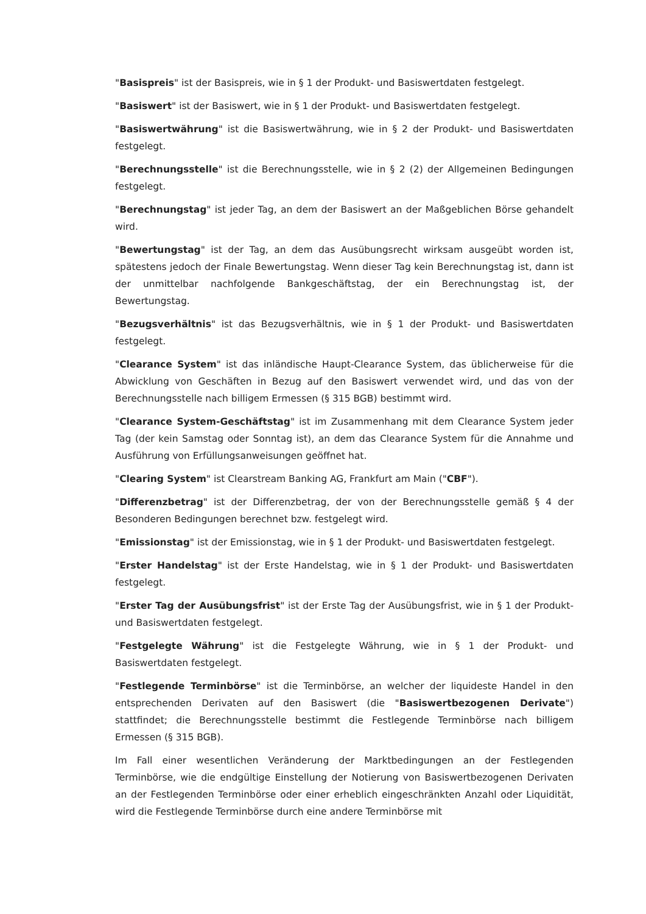"Basispreis" ist der Basispreis, wie in § 1 der Produkt- und Basiswertdaten festgelegt.
"Basiswert" ist der Basiswert, wie in § 1 der Produkt- und Basiswertdaten festgelegt.
"Basiswertwährung" ist die Basiswertwährung, wie in § 2 der Produkt- und Basiswertdaten festgelegt.
"Berechnungsstelle" ist die Berechnungsstelle, wie in § 2 (2) der Allgemeinen Bedingungen festgelegt.
"Berechnungstag" ist jeder Tag, an dem der Basiswert an der Maßgeblichen Börse gehandelt wird.
"Bewertungstag" ist der Tag, an dem das Ausübungsrecht wirksam ausgeübt worden ist, spätestens jedoch der Finale Bewertungstag. Wenn dieser Tag kein Berechnungstag ist, dann ist der unmittelbar nachfolgende Bankgeschäftstag, der ein Berechnungstag ist, der Bewertungstag.
"Bezugsverhältnis" ist das Bezugsverhältnis, wie in § 1 der Produkt- und Basiswertdaten festgelegt.
"Clearance System" ist das inländische Haupt-Clearance System, das üblicherweise für die Abwicklung von Geschäften in Bezug auf den Basiswert verwendet wird, und das von der Berechnungsstelle nach billigem Ermessen (§ 315 BGB) bestimmt wird.
"Clearance System-Geschäftstag" ist im Zusammenhang mit dem Clearance System jeder Tag (der kein Samstag oder Sonntag ist), an dem das Clearance System für die Annahme und Ausführung von Erfüllungsanweisungen geöffnet hat.
"Clearing System" ist Clearstream Banking AG, Frankfurt am Main ("CBF").
"Differenzbetrag" ist der Differenzbetrag, der von der Berechnungsstelle gemäß § 4 der Besonderen Bedingungen berechnet bzw. festgelegt wird.
"Emissionstag" ist der Emissionstag, wie in § 1 der Produkt- und Basiswertdaten festgelegt.
"Erster Handelstag" ist der Erste Handelstag, wie in § 1 der Produkt- und Basiswertdaten festgelegt.
"Erster Tag der Ausübungsfrist" ist der Erste Tag der Ausübungsfrist, wie in § 1 der Produkt- und Basiswertdaten festgelegt.
"Festgelegte Währung" ist die Festgelegte Währung, wie in § 1 der Produkt- und Basiswertdaten festgelegt.
"Festlegende Terminbörse" ist die Terminbörse, an welcher der liquideste Handel in den entsprechenden Derivaten auf den Basiswert (die "Basiswertbezogenen Derivate") stattfindet; die Berechnungsstelle bestimmt die Festlegende Terminbörse nach billigem Ermessen (§ 315 BGB).
Im Fall einer wesentlichen Veränderung der Marktbedingungen an der Festlegenden Terminbörse, wie die endgültige Einstellung der Notierung von Basiswertbezogenen Derivaten an der Festlegenden Terminbörse oder einer erheblich eingeschränkten Anzahl oder Liquidität, wird die Festlegende Terminbörse durch eine andere Terminbörse mit